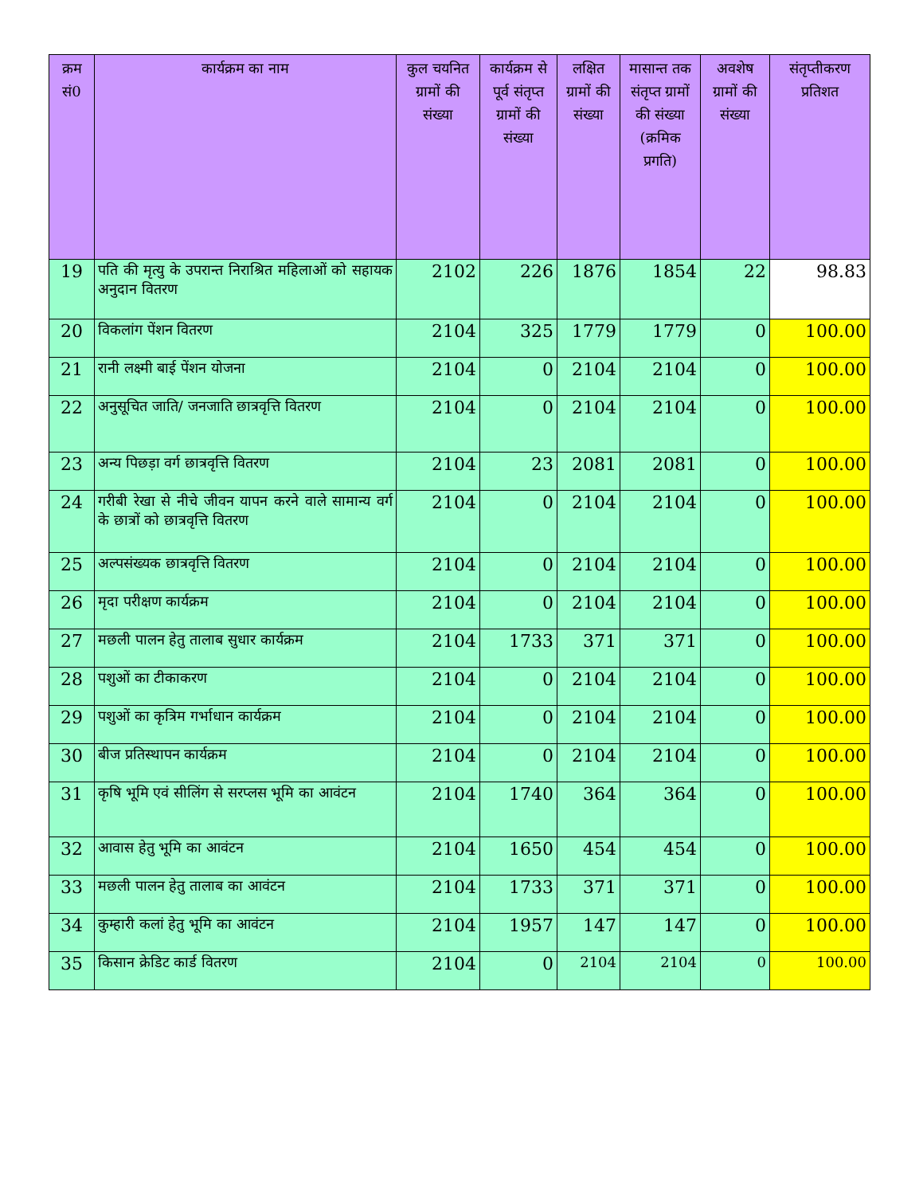| क्रम सं0 | कार्यक्रम का नाम | कुल चयनित ग्रामों की संख्या | कार्यक्रम से पूर्व संतृप्त ग्रामों की संख्या | लक्षित ग्रामों की संख्या | मासान्त तक संतृप्त ग्रामों की संख्या (क्रमिक प्रगति) | अवशेष ग्रामों की संख्या | संतृप्तीकरण प्रतिशत |
| --- | --- | --- | --- | --- | --- | --- | --- |
| 19 | पति की मृत्यु के उपरान्त निराश्रित महिलाओं को सहायक अनुदान वितरण | 2102 | 226 | 1876 | 1854 | 22 | 98.83 |
| 20 | विकलांग पेंशन वितरण | 2104 | 325 | 1779 | 1779 | 0 | 100.00 |
| 21 | रानी लक्ष्मी बाई पेंशन योजना | 2104 | 0 | 2104 | 2104 | 0 | 100.00 |
| 22 | अनुसूचित जाति/ जनजाति छात्रवृत्ति वितरण | 2104 | 0 | 2104 | 2104 | 0 | 100.00 |
| 23 | अन्य पिछड़ा वर्ग छात्रवृत्ति वितरण | 2104 | 23 | 2081 | 2081 | 0 | 100.00 |
| 24 | गरीबी रेखा से नीचे जीवन यापन करने वाले सामान्य वर्ग के छात्रों को छात्रवृत्ति वितरण | 2104 | 0 | 2104 | 2104 | 0 | 100.00 |
| 25 | अल्पसंख्यक छात्रवृत्ति वितरण | 2104 | 0 | 2104 | 2104 | 0 | 100.00 |
| 26 | मृदा परीक्षण कार्यक्रम | 2104 | 0 | 2104 | 2104 | 0 | 100.00 |
| 27 | मछली पालन हेतु तालाब सुधार कार्यक्रम | 2104 | 1733 | 371 | 371 | 0 | 100.00 |
| 28 | पशुओं का टीकाकरण | 2104 | 0 | 2104 | 2104 | 0 | 100.00 |
| 29 | पशुओं का कृत्रिम गर्भाधान कार्यक्रम | 2104 | 0 | 2104 | 2104 | 0 | 100.00 |
| 30 | बीज प्रतिस्थापन कार्यक्रम | 2104 | 0 | 2104 | 2104 | 0 | 100.00 |
| 31 | कृषि भूमि एवं सीलिंग से सरप्लस भूमि का आवंटन | 2104 | 1740 | 364 | 364 | 0 | 100.00 |
| 32 | आवास हेतु भूमि का आवंटन | 2104 | 1650 | 454 | 454 | 0 | 100.00 |
| 33 | मछली पालन हेतु तालाब का आवंटन | 2104 | 1733 | 371 | 371 | 0 | 100.00 |
| 34 | कुम्हारी कलां हेतु भूमि का आवंटन | 2104 | 1957 | 147 | 147 | 0 | 100.00 |
| 35 | किसान क्रेडिट कार्ड वितरण | 2104 | 0 | 2104 | 2104 | 0 | 100.00 |